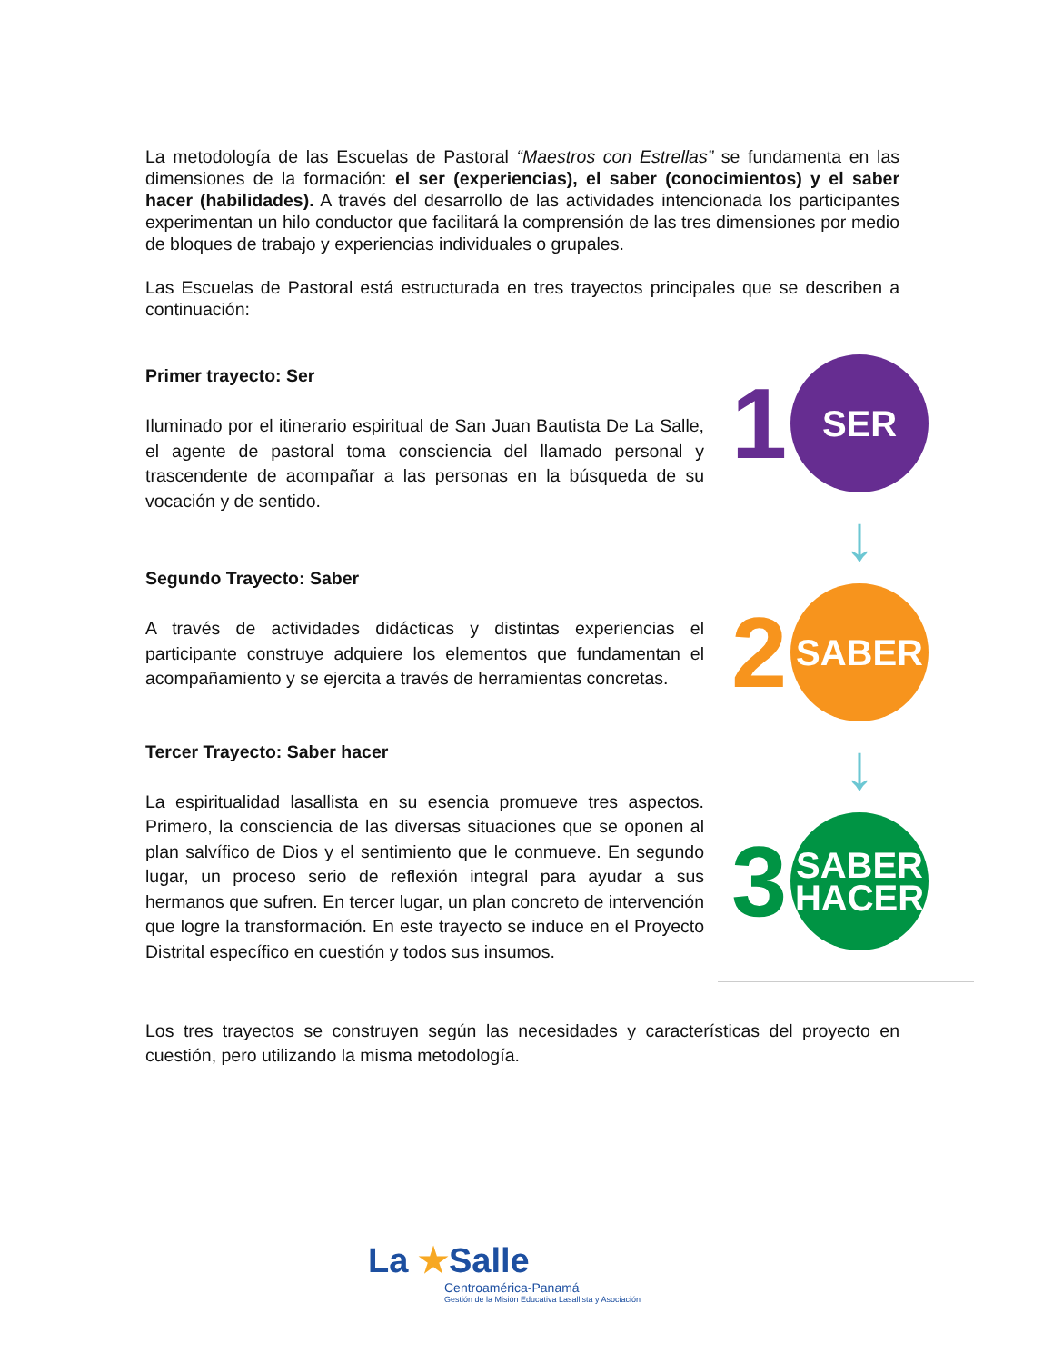La metodología de las Escuelas de Pastoral “Maestros con Estrellas” se fundamenta en las dimensiones de la formación: el ser (experiencias), el saber (conocimientos) y el saber hacer (habilidades). A través del desarrollo de las actividades intencionada los participantes experimentan un hilo conductor que facilitará la comprensión de las tres dimensiones por medio de bloques de trabajo y experiencias individuales o grupales.
Las Escuelas de Pastoral está estructurada en tres trayectos principales que se describen a continuación:
Primer trayecto: Ser
Iluminado por el itinerario espiritual de San Juan Bautista De La Salle, el agente de pastoral toma consciencia del llamado personal y trascendente de acompañar a las personas en la búsqueda de su vocación y de sentido.
Segundo Trayecto: Saber
A través de actividades didácticas y distintas experiencias el participante construye adquiere los elementos que fundamentan el acompañamiento y se ejercita a través de herramientas concretas.
Tercer Trayecto: Saber hacer
La espiritualidad lasallista en su esencia promueve tres aspectos. Primero, la consciencia de las diversas situaciones que se oponen al plan salvífico de Dios y el sentimiento que le conmueve. En segundo lugar, un proceso serio de reflexión integral para ayudar a sus hermanos que sufren. En tercer lugar, un plan concreto de intervención que logre la transformación. En este trayecto se induce en el Proyecto Distrital específico en cuestión y todos sus insumos.
Los tres trayectos se construyen según las necesidades y características del proyecto en cuestión, pero utilizando la misma metodología.
1 SER
↓
2 SABER
↓
3 SABER
HACER
La ★Salle
Centroamérica-Panamá
Gestión de la Misión Educativa Lasallista y Asociación